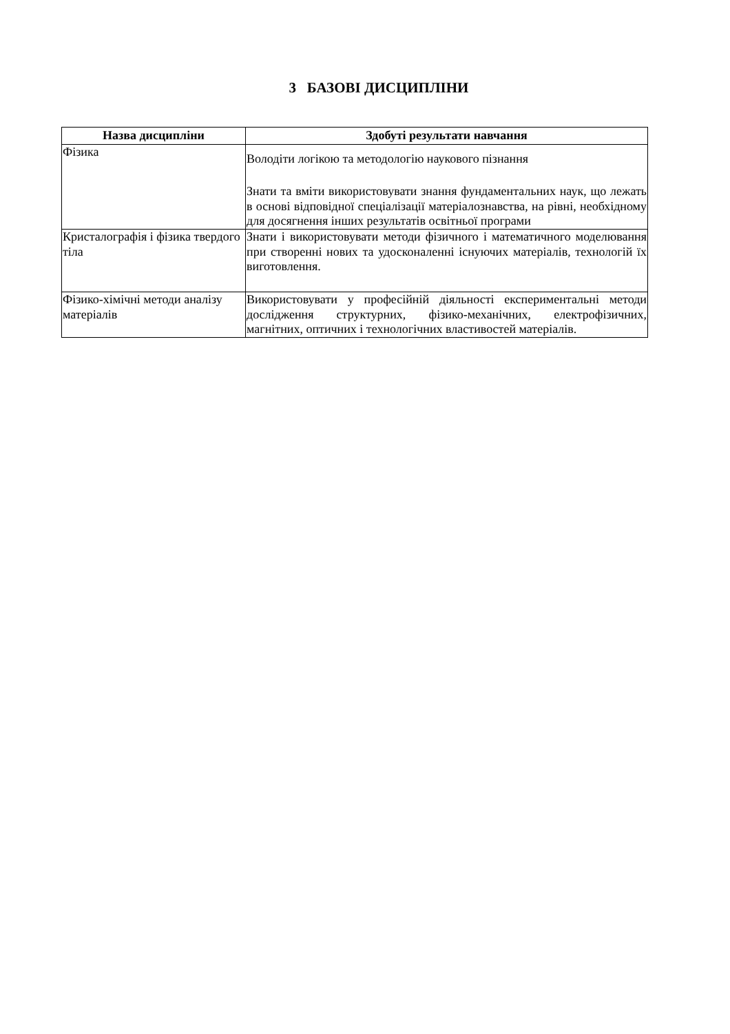3 БАЗОВІ ДИСЦИПЛІНИ
| Назва дисципліни | Здобуті результати навчання |
| --- | --- |
| Фізика | Володіти логікою та методологію наукового пізнання Знати та вміти використовувати знання фундаментальних наук, що лежать в основі відповідної спеціалізації матеріалознавства, на рівні, необхідному для досягнення інших результатів освітньої програми |
| Кристалографія і фізика твердого тіла | Знати і використовувати методи фізичного і математичного моделювання при створенні нових та удосконаленні існуючих матеріалів, технологій їх виготовлення. |
| Фізико-хімічні методи аналізу матеріалів | Використовувати у професійній діяльності експериментальні методи дослідження структурних, фізико-механічних, електрофізичних, магнітних, оптичних і технологічних властивостей матеріалів. |